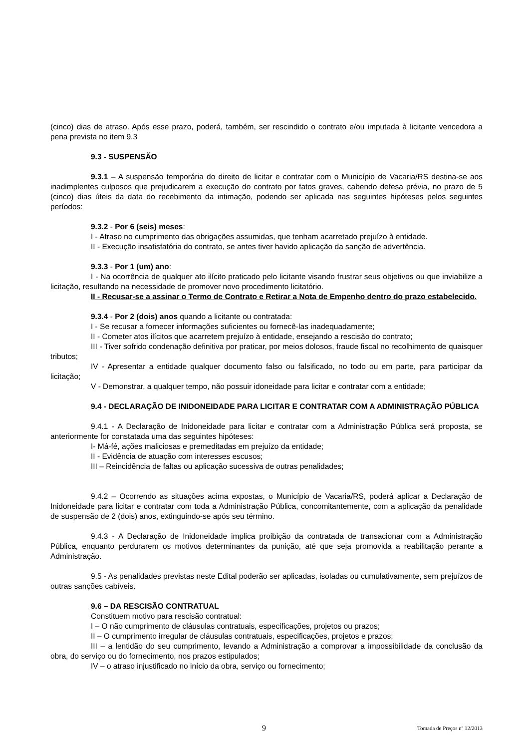(cinco) dias de atraso. Após esse prazo, poderá, também, ser rescindido o contrato e/ou imputada à licitante vencedora a pena prevista no item 9.3
9.3 - SUSPENSÃO
9.3.1 – A suspensão temporária do direito de licitar e contratar com o Município de Vacaria/RS destina-se aos inadimplentes culposos que prejudicarem a execução do contrato por fatos graves, cabendo defesa prévia, no prazo de 5 (cinco) dias úteis da data do recebimento da intimação, podendo ser aplicada nas seguintes hipóteses pelos seguintes períodos:
9.3.2 - Por 6 (seis) meses:
I - Atraso no cumprimento das obrigações assumidas, que tenham acarretado prejuízo à entidade.
II - Execução insatisfatória do contrato, se antes tiver havido aplicação da sanção de advertência.
9.3.3 - Por 1 (um) ano:
I - Na ocorrência de qualquer ato ilícito praticado pelo licitante visando frustrar seus objetivos ou que inviabilize a licitação, resultando na necessidade de promover novo procedimento licitatório.
II - Recusar-se a assinar o Termo de Contrato e Retirar a Nota de Empenho dentro do prazo estabelecido.
9.3.4 - Por 2 (dois) anos quando a licitante ou contratada:
I - Se recusar a fornecer informações suficientes ou fornecê-las inadequadamente;
II - Cometer atos ilícitos que acarretem prejuízo à entidade, ensejando a rescisão do contrato;
III - Tiver sofrido condenação definitiva por praticar, por meios dolosos, fraude fiscal no recolhimento de quaisquer tributos;
IV - Apresentar a entidade qualquer documento falso ou falsificado, no todo ou em parte, para participar da licitação;
V - Demonstrar, a qualquer tempo, não possuir idoneidade para licitar e contratar com a entidade;
9.4 - DECLARAÇÃO DE INIDONEIDADE PARA LICITAR E CONTRATAR COM A ADMINISTRAÇÃO PÚBLICA
9.4.1 - A Declaração de Inidoneidade para licitar e contratar com a Administração Pública será proposta, se anteriormente for constatada uma das seguintes hipóteses:
I- Má-fé, ações maliciosas e premeditadas em prejuízo da entidade;
II - Evidência de atuação com interesses escusos;
III – Reincidência de faltas ou aplicação sucessiva de outras penalidades;
9.4.2 – Ocorrendo as situações acima expostas, o Município de Vacaria/RS, poderá aplicar a Declaração de Inidoneidade para licitar e contratar com toda a Administração Pública, concomitantemente, com a aplicação da penalidade de suspensão de 2 (dois) anos, extinguindo-se após seu término.
9.4.3 - A Declaração de Inidoneidade implica proibição da contratada de transacionar com a Administração Pública, enquanto perdurarem os motivos determinantes da punição, até que seja promovida a reabilitação perante a Administração.
9.5 - As penalidades previstas neste Edital poderão ser aplicadas, isoladas ou cumulativamente, sem prejuízos de outras sanções cabíveis.
9.6 – DA RESCISÃO CONTRATUAL
Constituem motivo para rescisão contratual:
I – O não cumprimento de cláusulas contratuais, especificações, projetos ou prazos;
II – O cumprimento irregular de cláusulas contratuais, especificações, projetos e prazos;
III – a lentidão do seu cumprimento, levando a Administração a comprovar a impossibilidade da conclusão da obra, do serviço ou do fornecimento, nos prazos estipulados;
IV – o atraso injustificado no início da obra, serviço ou fornecimento;
9 Tomada de Preços nº 12/2013